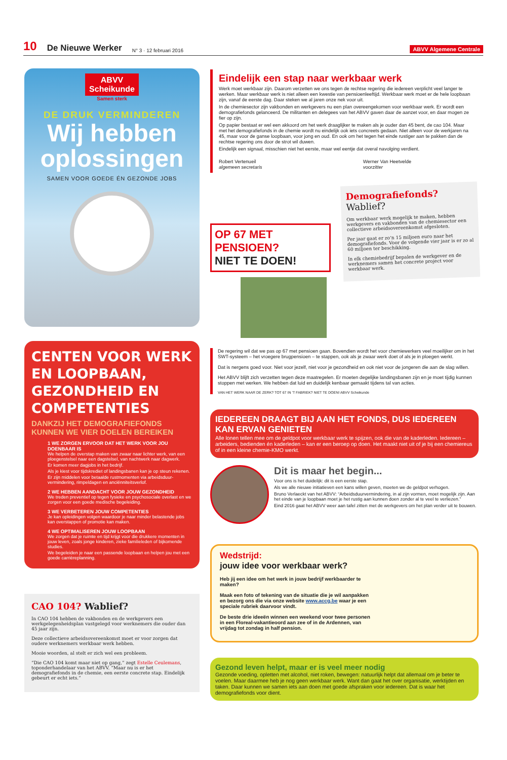10 De Nieuwe Werker N° 3 · 12 februari 2016 ABVV Algemene Centrale
ABVV
Scheikunde
Samen sterk
DE DRUK VERMINDEREN
Wij hebben oplossingen
SAMEN VOOR GOEDE ÉN GEZONDE JOBS
CENTEN VOOR WERK EN LOOPBAAN, GEZONDHEID EN COMPETENTIES
DANKZIJ HET DEMOGRAFIEFONDS KUNNEN WE VIER DOELEN BEREIKEN
1 WE ZORGEN ERVOOR DAT HET WERK VOOR JOU DOENBAAR IS
We helpen de overstap maken van zwaar naar lichter werk, van een ploegenstelsel naar een dagstelsel, van nachtwerk naar dagwerk.
Er komen meer dagjobs in het bedrijf.
Als je kiest voor tijdskrediet of landingsbanen kan je op steun rekenen.
Er zijn middelen voor betaalde rustmomenten via arbeidsduur-vermindering, rimpeldagen en anciënniteitsverlof.
2 WE HEBBEN AANDACHT VOOR JOUW GEZONDHEID
We treden preventief op tegen fysieke en psychosociale overlast en we zorgen voor een goede medische begeleiding.
3 WE VERBETEREN JOUW COMPETENTIES
Je kan opleidingen volgen waardoor je naar minder belastende jobs kan overstappen of promotie kan maken.
4 WE OPTIMALISEREN JOUW LOOPBAAN
We zorgen dat je ruimte en tijd krijgt voor die drukkere momenten in jouw leven, zoals jonge kinderen, zieke familieleden of bijkomende studies.
We begeleiden je naar een passende loopbaan en helpen jou met een goede carrièreplanning.
CAO 104? Wablief?
In CAO 104 hebben de vakbonden en de werkgevers een werkgelegenheidsplan vastgelegd voor werknemers die ouder dan 45 jaar zijn.
Deze collectieve arbeidsovereenkomst moet er voor zorgen dat oudere werknemers werkbaar werk hebben.
Mooie woorden, al stelt er zich wel een probleem.
“Die CAO 104 komt maar niet op gang,” zegt Estelle Ceulemans, toponderhandelaar van het ABVV. “Maar nu is er het demografiefonds in de chemie, een eerste concrete stap. Eindelijk gebeurt er echt iets.”
Eindelijk een stap naar werkbaar werk
Werk moet werkbaar zijn. Daarom verzetten we ons tegen de rechtse regering die iedereen verplicht veel langer te werken. Maar werkbaar werk is niet alleen een kwestie van pensioenleeftijd. Werkbaar werk moet er de hele loopbaan zijn, vanaf de eerste dag. Daar steken we al jaren onze nek voor uit.
In de chemiesector zijn vakbonden en werkgevers nu een plan overeengekomen voor werkbaar werk. Er wordt een demografiefonds gelanceerd. De militanten en delegees van het ABVV gaven daar de aanzet voor, en daar mogen ze fier op zijn.
Op papier bestaat er wel een akkoord om het werk draaglijker te maken als je ouder dan 45 bent, de cao 104. Maar met het demografiefonds in de chemie wordt nu eindelijk ook iets concreets gedaan. Niet alleen voor de werkjaren na 45, maar voor de ganse loopbaan, voor jong en oud. En ook om het tegen het einde rustiger aan te pakken dan de rechtse regering ons door de strot wil duwen.
Eindelijk een signaal, misschien niet het eerste, maar wel eentje dat overal navolging verdient.
Robert Vertenueil
algemeen secretaris
Werner Van Heetvelde
voorzitter
Demografiefonds?
Wablief?
Om werkbaar werk mogelijk te maken, hebben werkgevers en vakbonden van de chemiesector een collectieve arbeidsovereenkomst afgesloten.
Per jaar gaat er zo’n 15 miljoen euro naar het demografiefonds. Voor de volgende vier jaar is er zo al 60 miljoen ter beschikking.
In elk chemiebedrijf bepalen de werkgever en de werknemers samen het concrete project voor werkbaar werk.
OP 67 MET PENSIOEN?
NIET TE DOEN!
De regering wil dat we pas op 67 met pensioen gaan. Bovendien wordt het voor chemiewerkers veel moeilijker om in het SWT-systeem – het vroegere brugpensioen – te stappen, ook als je zwaar werk doet of als je in ploegen werkt.
Dat is nergens goed voor. Niet voor jezelf, niet voor je gezondheid en ook niet voor de jongeren die aan de slag willen.
Het ABVV blijft zich verzetten tegen deze maatregelen. Er moeten degelijke landingsbanen zijn en je moet tijdig kunnen stoppen met werken. We hebben dat luid en duidelijk kenbaar gemaakt tijdens tal van acties.
VAN HET WERK NAAR DE ZERK? TOT 67 IN ’T FABRIEK? NIET TE DOEN! ABVV Scheikunde
IEDEREEN DRAAGT BIJ AAN HET FONDS, DUS IEDEREEN KAN ERVAN GENIETEN
Alle lonen tellen mee om de geldpot voor werkbaar werk te spijzen, ook die van de kaderleden. Iedereen – arbeiders, bedienden én kaderleden – kan er een beroep op doen. Het maakt niet uit of je bij een chemiereus of in een kleine chemie-KMO werkt.
Dit is maar het begin...
Voor ons is het duidelijk: dit is een eerste stap.
Als we alle nieuwe initiatieven een kans willen geven, moeten we de geldpot verhogen.
Bruno Verlaeckt van het ABVV: “Arbeidsduurvermindering, in al zijn vormen, moet mogelijk zijn. Aan het einde van je loopbaan moet je het rustig aan kunnen doen zonder al te veel te verliezen.”
Eind 2016 gaat het ABVV weer aan tafel zitten met de werkgevers om het plan verder uit te bouwen.
Wedstrijd:
jouw idee voor werkbaar werk?
Heb jij een idee om het werk in jouw bedrijf werkbaarder te maken?
Maak een foto of tekening van de situatie die je wil aanpakken en bezorg ons die via onze website www.accg.be waar je een speciale rubriek daarvoor vindt.
De beste drie ideeën winnen een weekend voor twee personen in een Floreal-vakantieoord aan zee of in de Ardennen, van vrijdag tot zondag in half pension.
Gezond leven helpt, maar er is veel meer nodig
Gezonde voeding, opletten met alcohol, niet roken, bewegen: natuurlijk helpt dat allemaal om je beter te voelen. Maar daarmee heb je nog geen werkbaar werk. Want dan gaat het over organisatie, werktijden en taken. Daar kunnen we samen iets aan doen met goede afspraken voor iedereen. Dat is waar het demografiefonds voor dient.